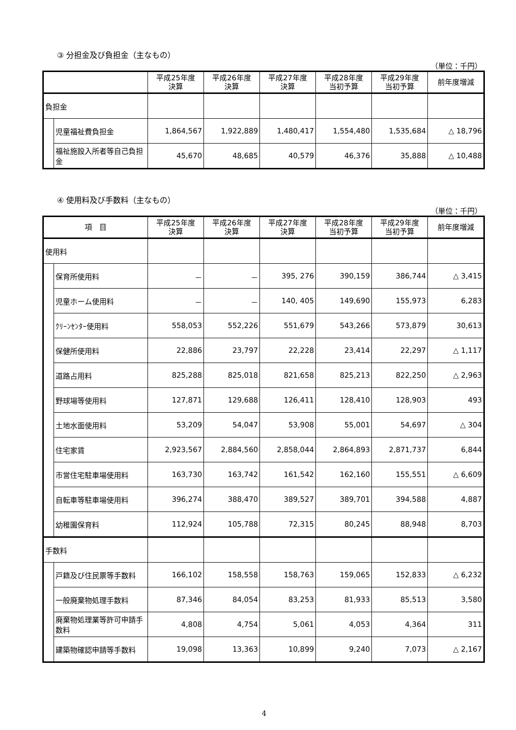③ 分担金及び負担金（主なもの）
（単位：千円）
| | | 平成25年度 決算 | 平成26年度 決算 | 平成27年度 決算 | 平成28年度 当初予算 | 平成29年度 当初予算 | 前年度増減 |
| --- | --- | --- | --- | --- | --- | --- | --- |
| 負担金 | | | | | | | |
| | 児童福祉費負担金 | 1,864,567 | 1,922,889 | 1,480,417 | 1,554,480 | 1,535,684 | △ 18,796 |
| | 福祉施設入所者等自己負担金 | 45,670 | 48,685 | 40,579 | 46,376 | 35,888 | △ 10,488 |
④ 使用料及び手数料（主なもの）
（単位：千円）
| 項 目 | | 平成25年度 決算 | 平成26年度 決算 | 平成27年度 決算 | 平成28年度 当初予算 | 平成29年度 当初予算 | 前年度増減 |
| --- | --- | --- | --- | --- | --- | --- | --- |
| 使用料 | | | | | | | |
| | 保育所使用料 | － | － | 395, 276 | 390,159 | 386,744 | △ 3,415 |
| | 児童ホーム使用料 | － | － | 140, 405 | 149,690 | 155,973 | 6,283 |
| | ｸﾘｰﾝｾﾝﾀｰ使用料 | 558,053 | 552,226 | 551,679 | 543,266 | 573,879 | 30,613 |
| | 保健所使用料 | 22,886 | 23,797 | 22,228 | 23,414 | 22,297 | △ 1,117 |
| | 道路占用料 | 825,288 | 825,018 | 821,658 | 825,213 | 822,250 | △ 2,963 |
| | 野球場等使用料 | 127,871 | 129,688 | 126,411 | 128,410 | 128,903 | 493 |
| | 土地水面使用料 | 53,209 | 54,047 | 53,908 | 55,001 | 54,697 | △ 304 |
| | 住宅家賃 | 2,923,567 | 2,884,560 | 2,858,044 | 2,864,893 | 2,871,737 | 6,844 |
| | 市営住宅駐車場使用料 | 163,730 | 163,742 | 161,542 | 162,160 | 155,551 | △ 6,609 |
| | 自転車等駐車場使用料 | 396,274 | 388,470 | 389,527 | 389,701 | 394,588 | 4,887 |
| | 幼稚園保育料 | 112,924 | 105,788 | 72,315 | 80,245 | 88,948 | 8,703 |
| 手数料 | | | | | | | |
| | 戸籍及び住民票等手数料 | 166,102 | 158,558 | 158,763 | 159,065 | 152,833 | △ 6,232 |
| | 一般廃棄物処理手数料 | 87,346 | 84,054 | 83,253 | 81,933 | 85,513 | 3,580 |
| | 廃棄物処理業等許可申請手数料 | 4,808 | 4,754 | 5,061 | 4,053 | 4,364 | 311 |
| | 建築物確認申請等手数料 | 19,098 | 13,363 | 10,899 | 9,240 | 7,073 | △ 2,167 |
4